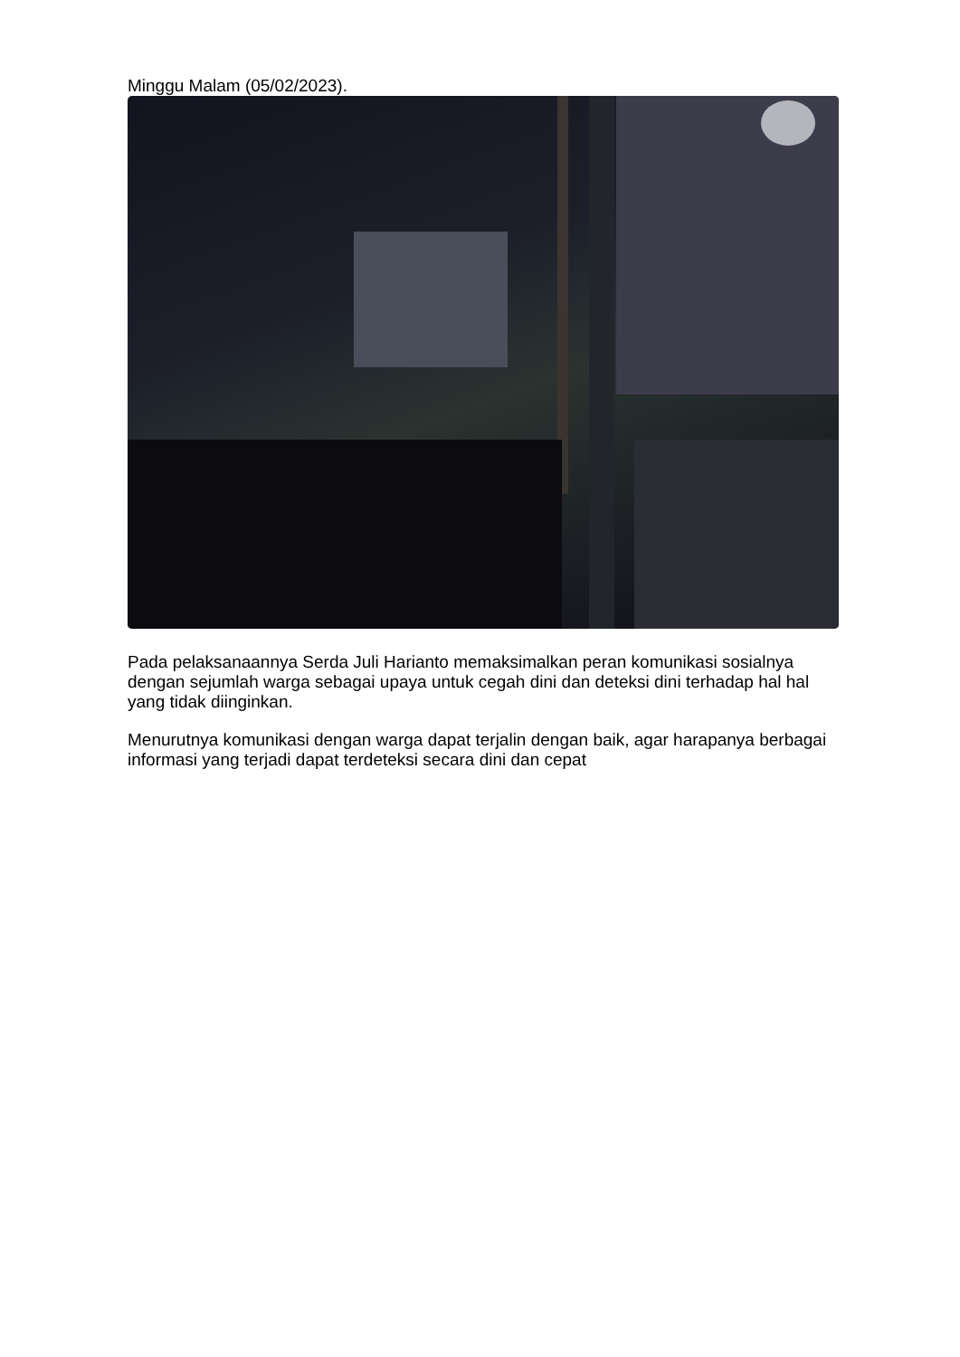Minggu Malam (05/02/2023).
Pada pelaksanaannya Serda Juli Harianto memaksimalkan peran komunikasi sosialnya dengan sejumlah warga sebagai upaya untuk cegah dini dan deteksi dini terhadap hal hal yang tidak diinginkan.
Menurutnya komunikasi dengan warga dapat terjalin dengan baik, agar harapanya berbagai informasi yang terjadi dapat terdeteksi secara dini dan cepat